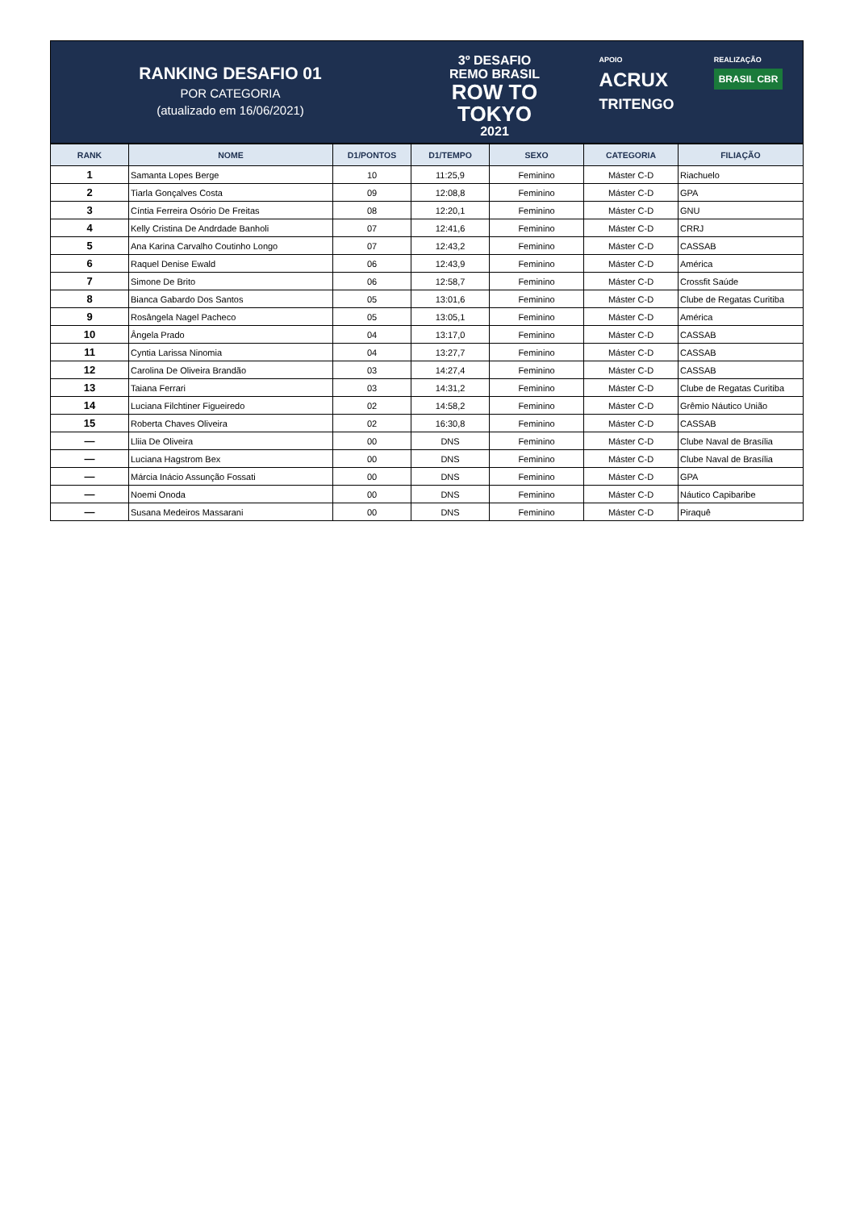RANKING DESAFIO 01
POR CATEGORIA
(atualizado em 16/06/2021)
3º DESAFIO
REMO BRASIL
ROW TO
TOKYO
2021
APOIO
ACRUX
TRITENGO
REALIZAÇÃO
BRASIL CBR
| RANK | NOME | D1/PONTOS | D1/TEMPO | SEXO | CATEGORIA | FILIAÇÃO |
| --- | --- | --- | --- | --- | --- | --- |
| 1 | Samanta Lopes Berge | 10 | 11:25,9 | Feminino | Máster C-D | Riachuelo |
| 2 | Tiarla Gonçalves Costa | 09 | 12:08,8 | Feminino | Máster C-D | GPA |
| 3 | Cíntia Ferreira Osório De Freitas | 08 | 12:20,1 | Feminino | Máster C-D | GNU |
| 4 | Kelly Cristina De Andrdade Banholi | 07 | 12:41,6 | Feminino | Máster C-D | CRRJ |
| 5 | Ana Karina Carvalho Coutinho Longo | 07 | 12:43,2 | Feminino | Máster C-D | CASSAB |
| 6 | Raquel Denise Ewald | 06 | 12:43,9 | Feminino | Máster C-D | América |
| 7 | Simone De Brito | 06 | 12:58,7 | Feminino | Máster C-D | Crossfit Saúde |
| 8 | Bianca Gabardo Dos Santos | 05 | 13:01,6 | Feminino | Máster C-D | Clube de Regatas Curitiba |
| 9 | Rosângela Nagel Pacheco | 05 | 13:05,1 | Feminino | Máster C-D | América |
| 10 | Ângela Prado | 04 | 13:17,0 | Feminino | Máster C-D | CASSAB |
| 11 | Cyntia Larissa Ninomia | 04 | 13:27,7 | Feminino | Máster C-D | CASSAB |
| 12 | Carolina De Oliveira Brandão | 03 | 14:27,4 | Feminino | Máster C-D | CASSAB |
| 13 | Taiana Ferrari | 03 | 14:31,2 | Feminino | Máster C-D | Clube de Regatas Curitiba |
| 14 | Luciana Filchtiner Figueiredo | 02 | 14:58,2 | Feminino | Máster C-D | Grêmio Náutico União |
| 15 | Roberta Chaves Oliveira | 02 | 16:30,8 | Feminino | Máster C-D | CASSAB |
| — | Lliia De Oliveira | 00 | DNS | Feminino | Máster C-D | Clube Naval de Brasília |
| — | Luciana Hagstrom Bex | 00 | DNS | Feminino | Máster C-D | Clube Naval de Brasília |
| — | Márcia Inácio Assunção Fossati | 00 | DNS | Feminino | Máster C-D | GPA |
| — | Noemi Onoda | 00 | DNS | Feminino | Máster C-D | Náutico Capibaribe |
| — | Susana Medeiros Massarani | 00 | DNS | Feminino | Máster C-D | Piraquê |